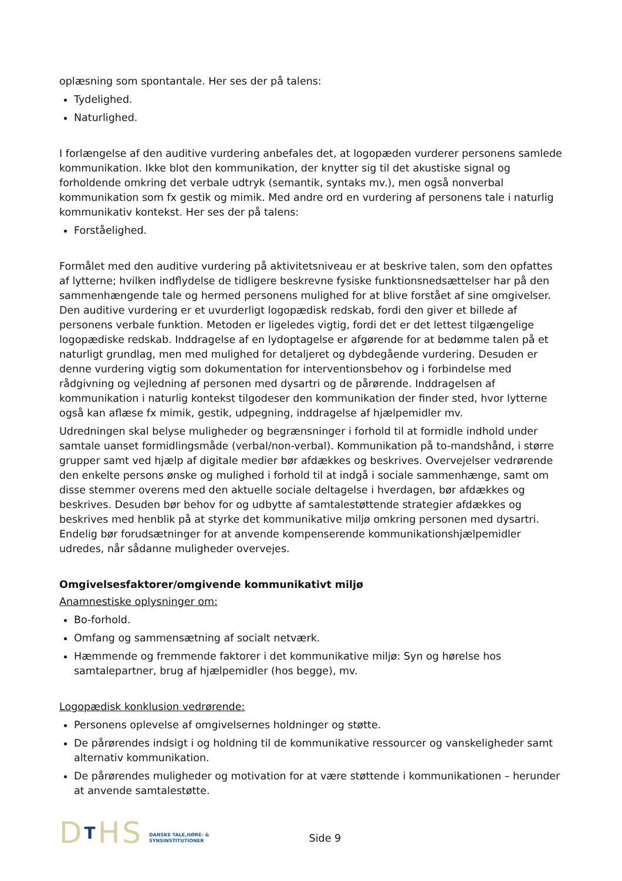oplæsning som spontantale. Her ses der på talens:
Tydelighed.
Naturlighed.
I forlængelse af den auditive vurdering anbefales det, at logopæden vurderer personens samlede kommunikation. Ikke blot den kommunikation, der knytter sig til det akustiske signal og forholdende omkring det verbale udtryk (semantik, syntaks mv.), men også nonverbal kommunikation som fx gestik og mimik. Med andre ord en vurdering af personens tale i naturlig kommunikativ kontekst. Her ses der på talens:
Forståelighed.
Formålet med den auditive vurdering på aktivitetsniveau er at beskrive talen, som den opfattes af lytterne; hvilken indflydelse de tidligere beskrevne fysiske funktionsnedsættelser har på den sammenhængende tale og hermed personens mulighed for at blive forstået af sine omgivelser. Den auditive vurdering er et uvurderligt logopædisk redskab, fordi den giver et billede af personens verbale funktion. Metoden er ligeledes vigtig, fordi det er det lettest tilgængelige logopædiske redskab. Inddragelse af en lydoptagelse er afgørende for at bedømme talen på et naturligt grundlag, men med mulighed for detaljeret og dybdegående vurdering. Desuden er denne vurdering vigtig som dokumentation for interventionsbehov og i forbindelse med rådgivning og vejledning af personen med dysartri og de pårørende. Inddragelsen af kommunikation i naturlig kontekst tilgodeser den kommunikation der finder sted, hvor lytterne også kan aflæse fx mimik, gestik, udpegning, inddragelse af hjælpemidler mv.
Udredningen skal belyse muligheder og begrænsninger i forhold til at formidle indhold under samtale uanset formidlingsmåde (verbal/non-verbal). Kommunikation på to-mandshånd, i større grupper samt ved hjælp af digitale medier bør afdækkes og beskrives. Overvejelser vedrørende den enkelte persons ønske og mulighed i forhold til at indgå i sociale sammenhænge, samt om disse stemmer overens med den aktuelle sociale deltagelse i hverdagen, bør afdækkes og beskrives. Desuden bør behov for og udbytte af samtalestøttende strategier afdækkes og beskrives med henblik på at styrke det kommunikative miljø omkring personen med dysartri. Endelig bør forudsætninger for at anvende kompenserende kommunikationshjælpemidler udredes, når sådanne muligheder overvejes.
Omgivelsesfaktorer/omgivende kommunikativt miljø
Anamnestiske oplysninger om:
Bo-forhold.
Omfang og sammensætning af socialt netværk.
Hæmmende og fremmende faktorer i det kommunikative miljø: Syn og hørelse hos samtalepartner, brug af hjælpemidler (hos begge), mv.
Logopædisk konklusion vedrørende:
Personens oplevelse af omgivelsernes holdninger og støtte.
De pårørendes indsigt i og holdning til de kommunikative ressourcer og vanskeligheder samt alternativ kommunikation.
De pårørendes muligheder og motivation for at være støttende i kommunikationen – herunder at anvende samtalestøtte.
DTHS
DANSKE TALE,HØRE- &
SYNSINSTITUTIONER
Side 9